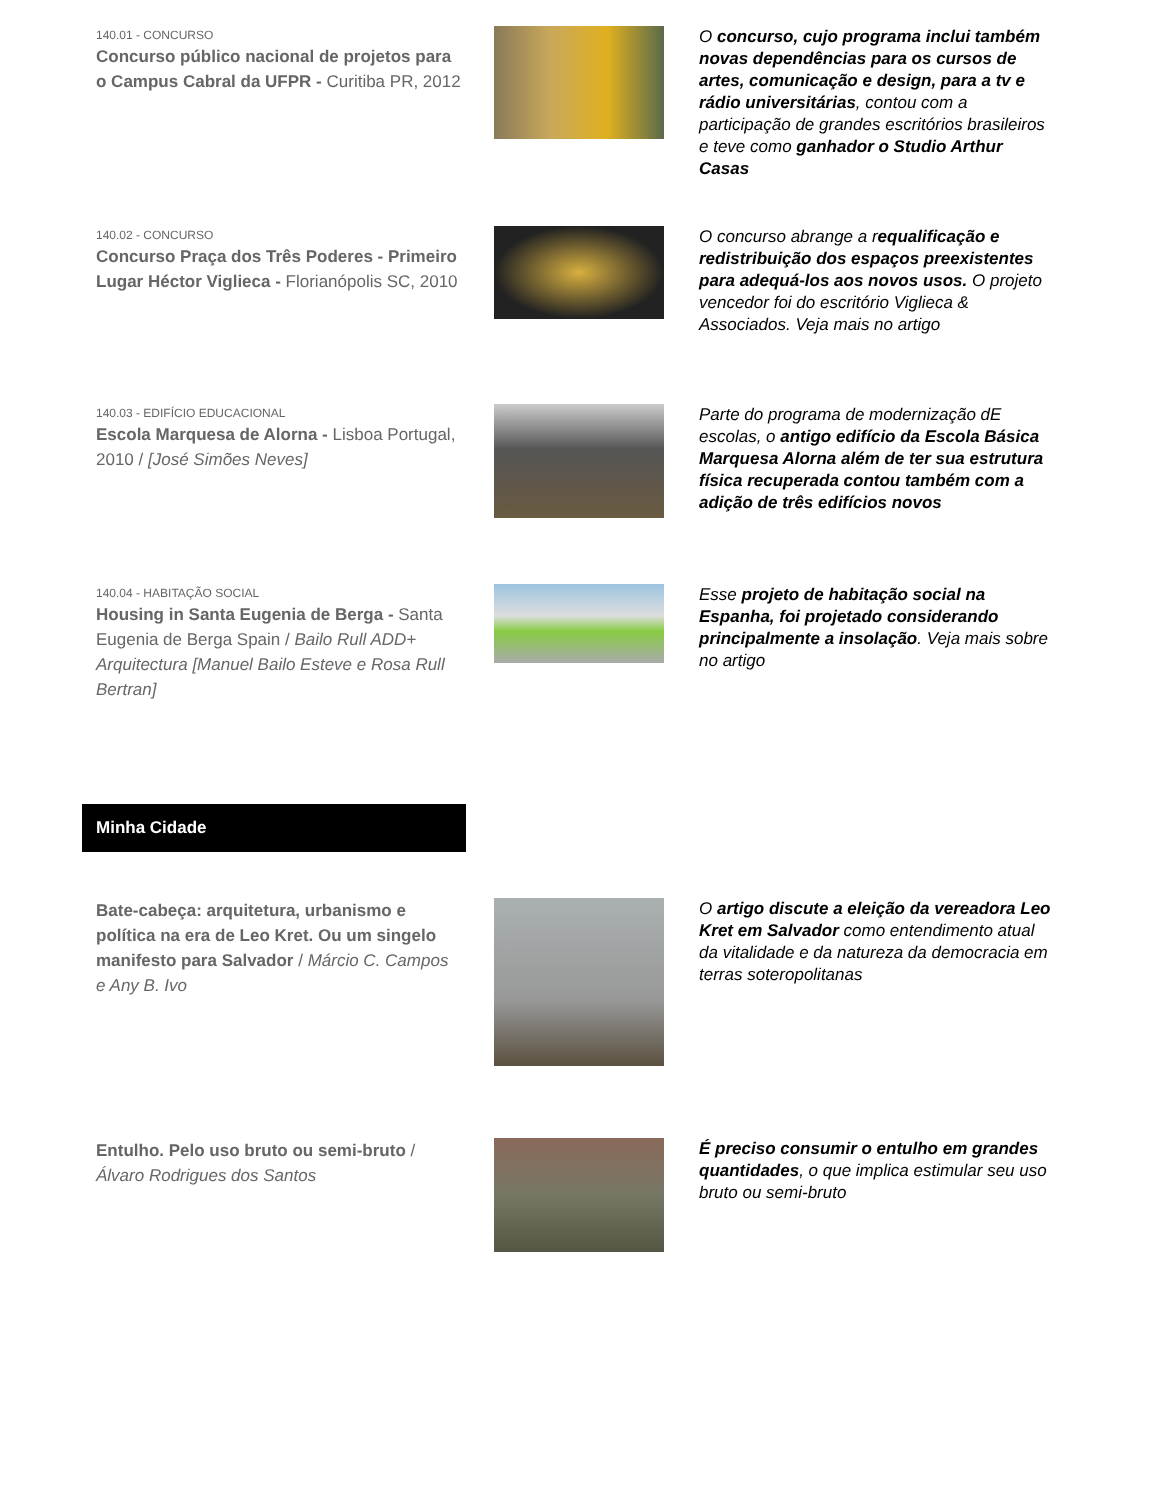140.01 - CONCURSO
Concurso público nacional de projetos para o Campus Cabral da UFPR - Curitiba PR, 2012
O concurso, cujo programa inclui também novas dependências para os cursos de artes, comunicação e design, para a tv e rádio universitárias, contou com a participação de grandes escritórios brasileiros e teve como ganhador o Studio Arthur Casas
140.02 - CONCURSO
Concurso Praça dos Três Poderes - Primeiro Lugar Héctor Viglieca - Florianópolis SC, 2010
O concurso abrange a requalificação e redistribuição dos espaços preexistentes para adequá-los aos novos usos. O projeto vencedor foi do escritório Viglieca & Associados. Veja mais no artigo
140.03 - EDIFÍCIO EDUCACIONAL
Escola Marquesa de Alorna - Lisboa Portugal, 2010 / [José Simões Neves]
Parte do programa de modernização dE escolas, o antigo edifício da Escola Básica Marquesa Alorna além de ter sua estrutura física recuperada contou também com a adição de três edifícios novos
140.04 - HABITAÇÃO SOCIAL
Housing in Santa Eugenia de Berga - Santa Eugenia de Berga Spain / Bailo Rull ADD+ Arquitectura [Manuel Bailo Esteve e Rosa Rull Bertran]
Esse projeto de habitação social na Espanha, foi projetado considerando principalmente a insolação. Veja mais sobre no artigo
Minha Cidade
Bate-cabeça: arquitetura, urbanismo e política na era de Leo Kret. Ou um singelo manifesto para Salvador / Márcio C. Campos e Any B. Ivo
O artigo discute a eleição da vereadora Leo Kret em Salvador como entendimento atual da vitalidade e da natureza da democracia em terras soteropolitanas
Entulho. Pelo uso bruto ou semi-bruto / Álvaro Rodrigues dos Santos
É preciso consumir o entulho em grandes quantidades, o que implica estimular seu uso bruto ou semi-bruto